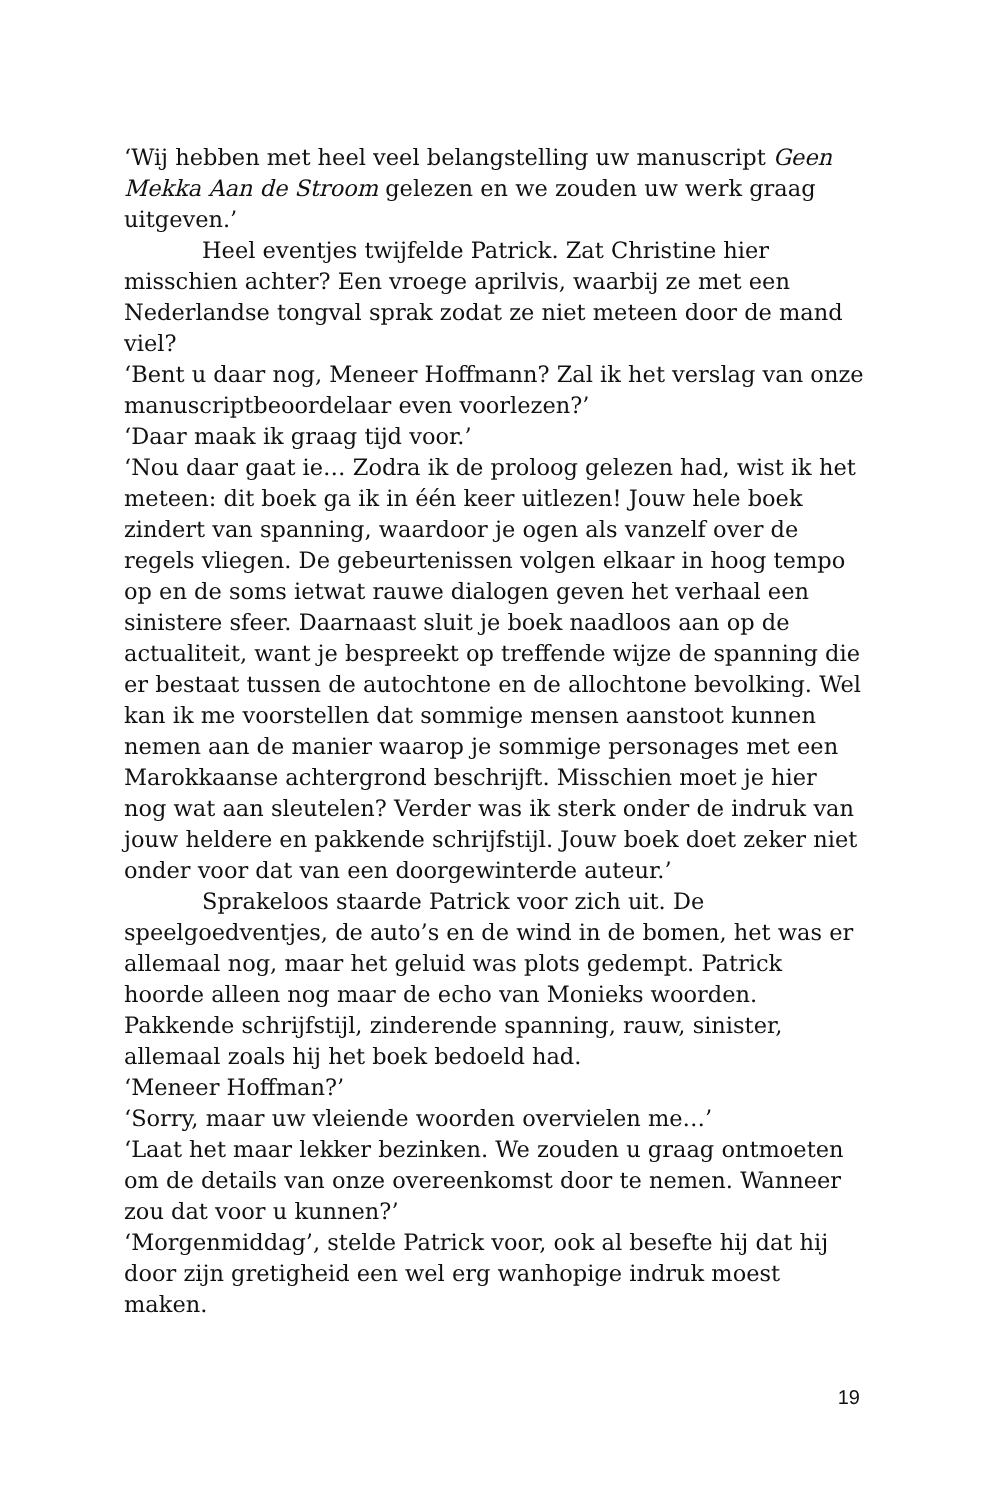‘Wij hebben met heel veel belangstelling uw manuscript Geen Mekka Aan de Stroom gelezen en we zouden uw werk graag uitgeven.’
Heel eventjes twijfelde Patrick. Zat Christine hier misschien achter? Een vroege aprilvis, waarbij ze met een Nederlandse tongval sprak zodat ze niet meteen door de mand viel?
‘Bent u daar nog, Meneer Hoffmann? Zal ik het verslag van onze manuscriptbeoordelaar even voorlezen?’
‘Daar maak ik graag tijd voor.’
‘Nou daar gaat ie… Zodra ik de proloog gelezen had, wist ik het meteen: dit boek ga ik in één keer uitlezen! Jouw hele boek zindert van spanning, waardoor je ogen als vanzelf over de regels vliegen. De gebeurtenissen volgen elkaar in hoog tempo op en de soms ietwat rauwe dialogen geven het verhaal een sinistere sfeer. Daarnaast sluit je boek naadloos aan op de actualiteit, want je bespreekt op treffende wijze de spanning die er bestaat tussen de autochtone en de allochtone bevolking. Wel kan ik me voorstellen dat sommige mensen aanstoot kunnen nemen aan de manier waarop je sommige personages met een Marokkaanse achtergrond beschrijft. Misschien moet je hier nog wat aan sleutelen? Verder was ik sterk onder de indruk van jouw heldere en pakkende schrijfstijl. Jouw boek doet zeker niet onder voor dat van een doorgewinterde auteur.’
Sprakeloos staarde Patrick voor zich uit. De speelgoedventjes, de auto’s en de wind in de bomen, het was er allemaal nog, maar het geluid was plots gedempt. Patrick hoorde alleen nog maar de echo van Monieks woorden. Pakkende schrijfstijl, zinderende spanning, rauw, sinister, allemaal zoals hij het boek bedoeld had.
‘Meneer Hoffman?’
‘Sorry, maar uw vleiende woorden overvielen me…’
‘Laat het maar lekker bezinken. We zouden u graag ontmoeten om de details van onze overeenkomst door te nemen. Wanneer zou dat voor u kunnen?’
‘Morgenmiddag’, stelde Patrick voor, ook al besefte hij dat hij door zijn gretigheid een wel erg wanhopige indruk moest maken.
19